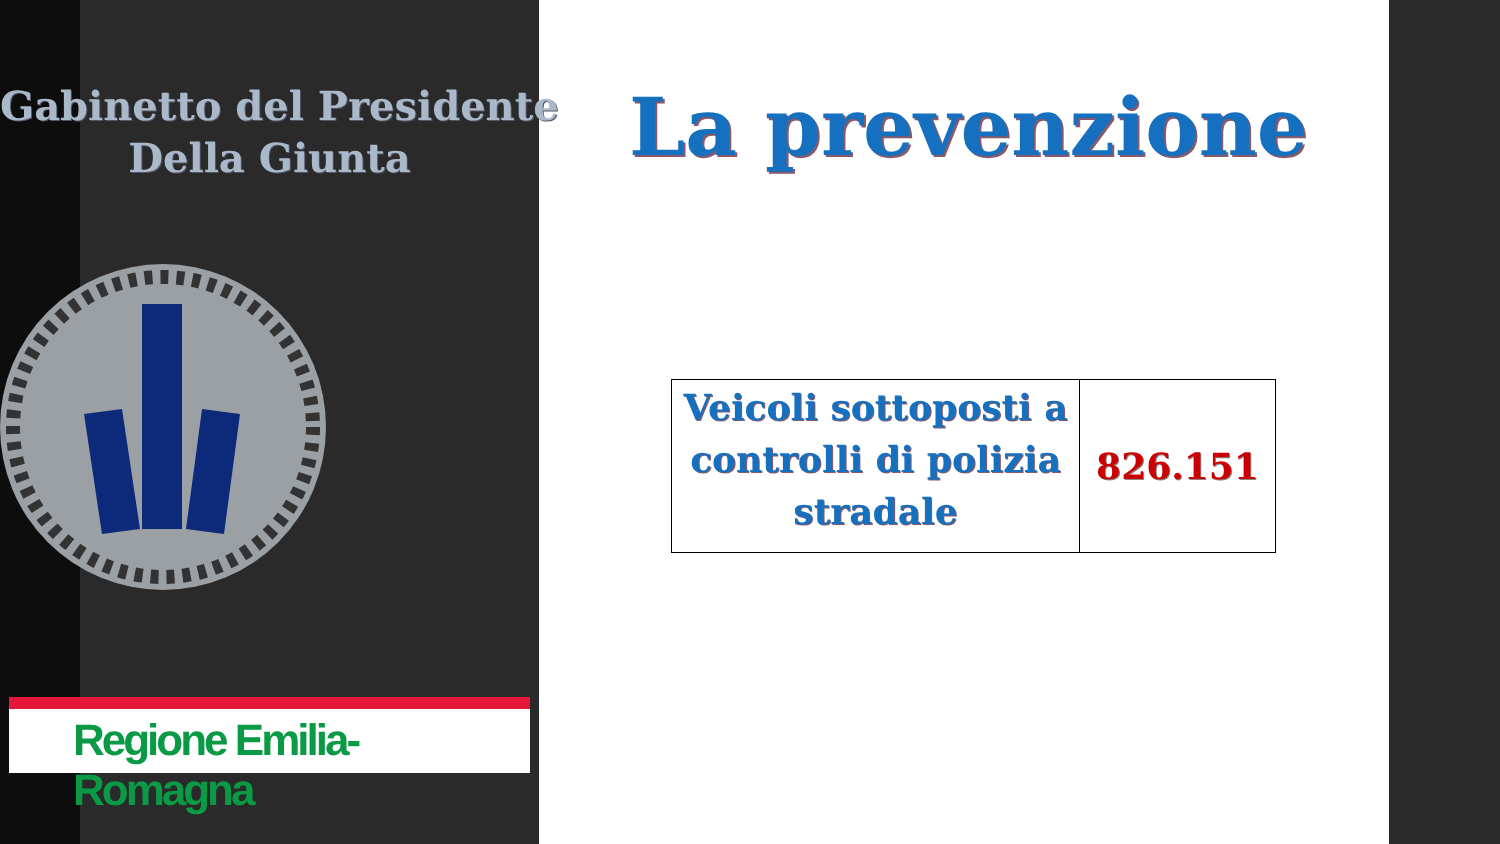Gabinetto del Presidente
Della Giunta
Regione Emilia-Romagna
La prevenzione
| Veicoli sottoposti a controlli di polizia stradale | 826.151 |